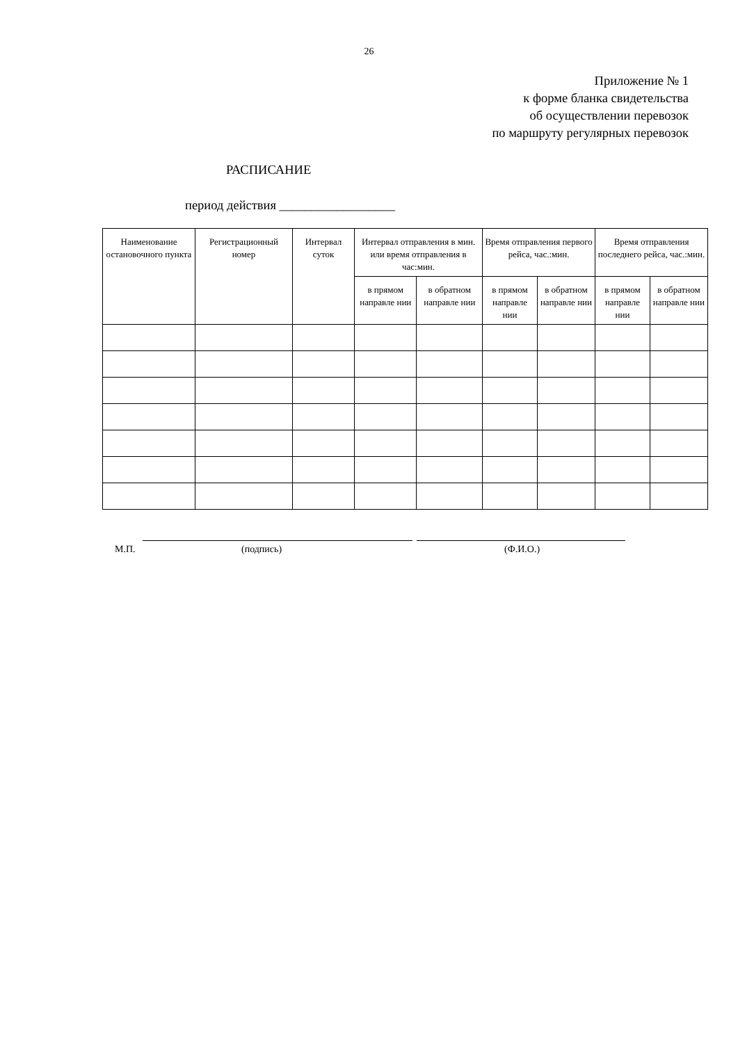26
Приложение № 1
к форме бланка свидетельства
об осуществлении перевозок
по маршруту регулярных перевозок
РАСПИСАНИЕ
период действия __________________
| Наименование остановочного пункта | Регистрационный номер | Интервал суток | Интервал отправления в мин. или время отправления в час:мин. | | Время отправления первого рейса, час.:мин. | | Время отправления последнего рейса, час.:мин. | |
| --- | --- | --- | --- | --- | --- | --- | --- | --- |
| | | | в прямом направле нии | в обратном направле нии | в прямом направле нии | в обратном направле нии | в прямом направле нии | в обратном направле нии |
М.П. (подпись) (Ф.И.О.)